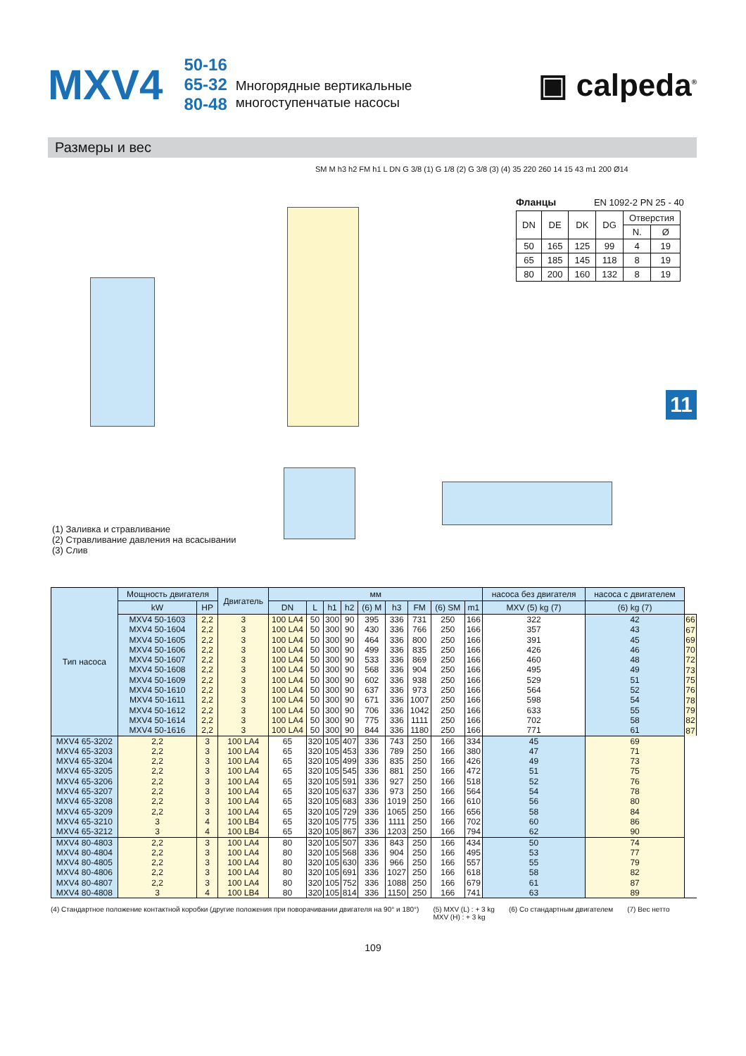MXV4
50-16
65-32
80-48
Многорядные вертикальные
многоступенчатые насосы
▣ calpeda<sup>®</sup>
Размеры и вес
SM M h3 h2 FM h1 L DN G 3/8 (1) G 1/8 (2) G 3/8 (3) (4) 35 220 260 14 15 43 m1 200 Ø14
Фланцы EN 1092-2 PN 25 - 40
| DN | DE | DK | DG | Отверстия | |
| --- | --- | --- | --- | --- | --- |
| | | | | N. | Ø |
| 50 | 165 | 125 | 99 | 4 | 19 |
| 65 | 185 | 145 | 118 | 8 | 19 |
| 80 | 200 | 160 | 132 | 8 | 19 |
11
(1) Заливка и стравливание
(2) Стравливание давления на всасывании
(3) Слив
| Тип насоса | Мощность двигателя | | Двигатель | мм | | | | | | | | | насоса без двигателя | насоса с двигателем | |
| --- | --- | --- | --- | --- | --- | --- | --- | --- | --- | --- | --- | --- | --- | --- | --- |
| | kW | HP | | DN | L | h1 | h2 | (6) M | h3 | FM | (6) SM | m1 | MXV (5) kg (7) | (6) kg (7) | |
| | MXV4 50-1603 MXV4 50-1604 MXV4 50-1605 MXV4 50-1606 MXV4 50-1607 MXV4 50-1608 MXV4 50-1609 MXV4 50-1610 MXV4 50-1611 MXV4 50-1612 MXV4 50-1614 MXV4 50-1616 | 2,2 2,2 2,2 2,2 2,2 2,2 2,2 2,2 2,2 2,2 2,2 2,2 | 3 3 3 3 3 3 3 3 3 3 3 3 | 100 LA4 100 LA4 100 LA4 100 LA4 100 LA4 100 LA4 100 LA4 100 LA4 100 LA4 100 LA4 100 LA4 100 LA4 | 50 50 50 50 50 50 50 50 50 50 50 50 | 300 300 300 300 300 300 300 300 300 300 300 300 | 90 90 90 90 90 90 90 90 90 90 90 90 | 395 430 464 499 533 568 602 637 671 706 775 844 | 336 336 336 336 336 336 336 336 336 336 336 336 | 731 766 800 835 869 904 938 973 1007 1042 1111 1180 | 250 250 250 250 250 250 250 250 250 250 250 250 | 166 166 166 166 166 166 166 166 166 166 166 166 | 322 357 391 426 460 495 529 564 598 633 702 771 | 42 43 45 46 48 49 51 52 54 55 58 61 | 66 67 69 70 72 73 75 76 78 79 82 87 |
| MXV4 65-3202 MXV4 65-3203 MXV4 65-3204 MXV4 65-3205 MXV4 65-3206 MXV4 65-3207 MXV4 65-3208 MXV4 65-3209 MXV4 65-3210 MXV4 65-3212 | 2,2 2,2 2,2 2,2 2,2 2,2 2,2 2,2 3 3 | 3 3 3 3 3 3 3 3 4 4 | 100 LA4 100 LA4 100 LA4 100 LA4 100 LA4 100 LA4 100 LA4 100 LA4 100 LB4 100 LB4 | 65 65 65 65 65 65 65 65 65 65 | 320 320 320 320 320 320 320 320 320 320 | 105 105 105 105 105 105 105 105 105 105 | 407 453 499 545 591 637 683 729 775 867 | 336 336 336 336 336 336 336 336 336 336 | 743 789 835 881 927 973 1019 1065 1111 1203 | 250 250 250 250 250 250 250 250 250 250 | 166 166 166 166 166 166 166 166 166 166 | 334 380 426 472 518 564 610 656 702 794 | 45 47 49 51 52 54 56 58 60 62 | 69 71 73 75 76 78 80 84 86 90 | |
| MXV4 80-4803 MXV4 80-4804 MXV4 80-4805 MXV4 80-4806 MXV4 80-4807 MXV4 80-4808 | 2,2 2,2 2,2 2,2 2,2 3 | 3 3 3 3 3 4 | 100 LA4 100 LA4 100 LA4 100 LA4 100 LA4 100 LB4 | 80 80 80 80 80 80 | 320 320 320 320 320 320 | 105 105 105 105 105 105 | 507 568 630 691 752 814 | 336 336 336 336 336 336 | 843 904 966 1027 1088 1150 | 250 250 250 250 250 250 | 166 166 166 166 166 166 | 434 495 557 618 679 741 | 50 53 55 58 61 63 | 74 77 79 82 87 89 | |
(4) Стандартное положение контактной коробки (другие положения при поворачивании двигателя на 90° и 180°) (5) MXV (L) : + 3 kg
MXV (H) : + 3 kg (6) Со стандартным двигателем (7) Вес нетто
109